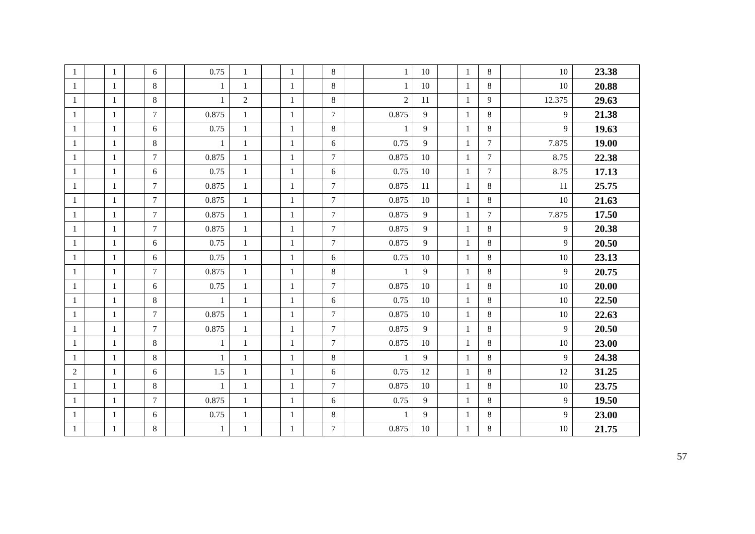| 1 | | 1 | | 6 | | 0.75 | 1 | | 1 | | 8 | | 1 | 10 | | 1 | 8 | | 10 | 23.38 |
| 1 | | 1 | | 8 | | 1 | 1 | | 1 | | 8 | | 1 | 10 | | 1 | 8 | | 10 | 20.88 |
| 1 | | 1 | | 8 | | 1 | 2 | | 1 | | 8 | | 2 | 11 | | 1 | 9 | | 12.375 | 29.63 |
| 1 | | 1 | | 7 | | 0.875 | 1 | | 1 | | 7 | | 0.875 | 9 | | 1 | 8 | | 9 | 21.38 |
| 1 | | 1 | | 6 | | 0.75 | 1 | | 1 | | 8 | | 1 | 9 | | 1 | 8 | | 9 | 19.63 |
| 1 | | 1 | | 8 | | 1 | 1 | | 1 | | 6 | | 0.75 | 9 | | 1 | 7 | | 7.875 | 19.00 |
| 1 | | 1 | | 7 | | 0.875 | 1 | | 1 | | 7 | | 0.875 | 10 | | 1 | 7 | | 8.75 | 22.38 |
| 1 | | 1 | | 6 | | 0.75 | 1 | | 1 | | 6 | | 0.75 | 10 | | 1 | 7 | | 8.75 | 17.13 |
| 1 | | 1 | | 7 | | 0.875 | 1 | | 1 | | 7 | | 0.875 | 11 | | 1 | 8 | | 11 | 25.75 |
| 1 | | 1 | | 7 | | 0.875 | 1 | | 1 | | 7 | | 0.875 | 10 | | 1 | 8 | | 10 | 21.63 |
| 1 | | 1 | | 7 | | 0.875 | 1 | | 1 | | 7 | | 0.875 | 9 | | 1 | 7 | | 7.875 | 17.50 |
| 1 | | 1 | | 7 | | 0.875 | 1 | | 1 | | 7 | | 0.875 | 9 | | 1 | 8 | | 9 | 20.38 |
| 1 | | 1 | | 6 | | 0.75 | 1 | | 1 | | 7 | | 0.875 | 9 | | 1 | 8 | | 9 | 20.50 |
| 1 | | 1 | | 6 | | 0.75 | 1 | | 1 | | 6 | | 0.75 | 10 | | 1 | 8 | | 10 | 23.13 |
| 1 | | 1 | | 7 | | 0.875 | 1 | | 1 | | 8 | | 1 | 9 | | 1 | 8 | | 9 | 20.75 |
| 1 | | 1 | | 6 | | 0.75 | 1 | | 1 | | 7 | | 0.875 | 10 | | 1 | 8 | | 10 | 20.00 |
| 1 | | 1 | | 8 | | 1 | 1 | | 1 | | 6 | | 0.75 | 10 | | 1 | 8 | | 10 | 22.50 |
| 1 | | 1 | | 7 | | 0.875 | 1 | | 1 | | 7 | | 0.875 | 10 | | 1 | 8 | | 10 | 22.63 |
| 1 | | 1 | | 7 | | 0.875 | 1 | | 1 | | 7 | | 0.875 | 9 | | 1 | 8 | | 9 | 20.50 |
| 1 | | 1 | | 8 | | 1 | 1 | | 1 | | 7 | | 0.875 | 10 | | 1 | 8 | | 10 | 23.00 |
| 1 | | 1 | | 8 | | 1 | 1 | | 1 | | 8 | | 1 | 9 | | 1 | 8 | | 9 | 24.38 |
| 2 | | 1 | | 6 | | 1.5 | 1 | | 1 | | 6 | | 0.75 | 12 | | 1 | 8 | | 12 | 31.25 |
| 1 | | 1 | | 8 | | 1 | 1 | | 1 | | 7 | | 0.875 | 10 | | 1 | 8 | | 10 | 23.75 |
| 1 | | 1 | | 7 | | 0.875 | 1 | | 1 | | 6 | | 0.75 | 9 | | 1 | 8 | | 9 | 19.50 |
| 1 | | 1 | | 6 | | 0.75 | 1 | | 1 | | 8 | | 1 | 9 | | 1 | 8 | | 9 | 23.00 |
| 1 | | 1 | | 8 | | 1 | 1 | | 1 | | 7 | | 0.875 | 10 | | 1 | 8 | | 10 | 21.75 |
57